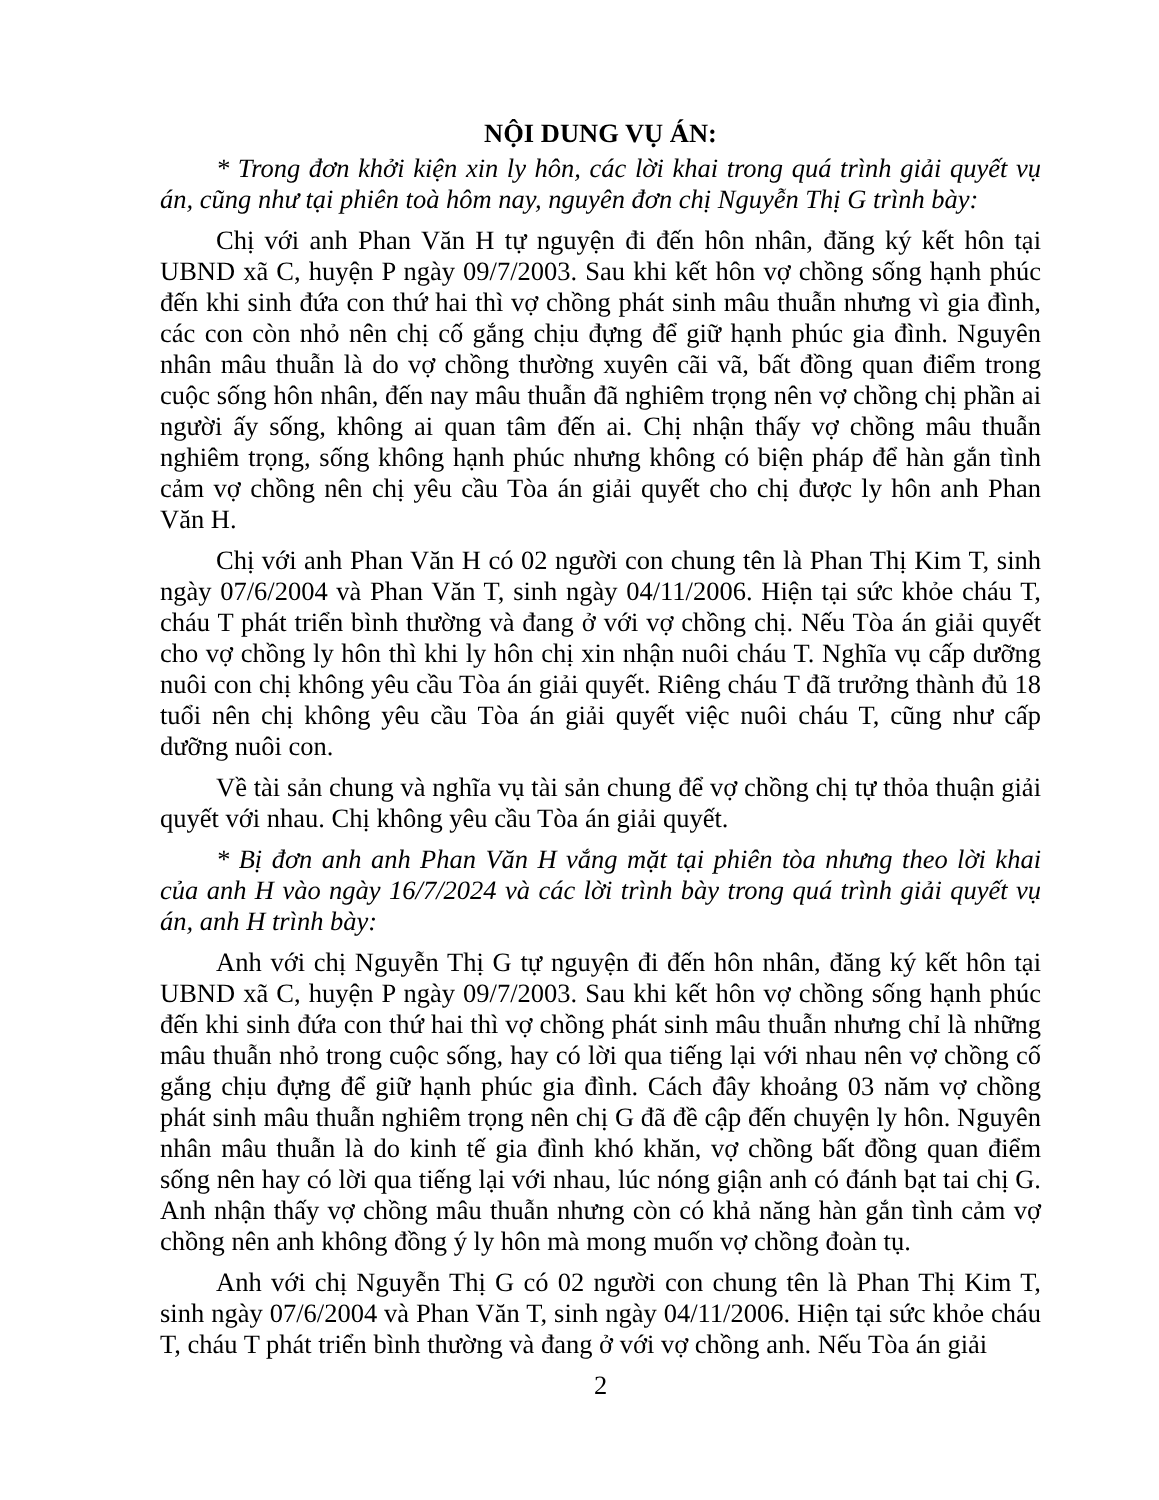NỘI DUNG VỤ ÁN:
* Trong đơn khởi kiện xin ly hôn, các lời khai trong quá trình giải quyết vụ án, cũng như tại phiên toà hôm nay, nguyên đơn chị Nguyễn Thị G trình bày:
Chị với anh Phan Văn H tự nguyện đi đến hôn nhân, đăng ký kết hôn tại UBND xã C, huyện P ngày 09/7/2003. Sau khi kết hôn vợ chồng sống hạnh phúc đến khi sinh đứa con thứ hai thì vợ chồng phát sinh mâu thuẫn nhưng vì gia đình, các con còn nhỏ nên chị cố gắng chịu đựng để giữ hạnh phúc gia đình. Nguyên nhân mâu thuẫn là do vợ chồng thường xuyên cãi vã, bất đồng quan điểm trong cuộc sống hôn nhân, đến nay mâu thuẫn đã nghiêm trọng nên vợ chồng chị phần ai người ấy sống, không ai quan tâm đến ai. Chị nhận thấy vợ chồng mâu thuẫn nghiêm trọng, sống không hạnh phúc nhưng không có biện pháp để hàn gắn tình cảm vợ chồng nên chị yêu cầu Tòa án giải quyết cho chị được ly hôn anh Phan Văn H.
Chị với anh Phan Văn H có 02 người con chung tên là Phan Thị Kim T, sinh ngày 07/6/2004 và Phan Văn T, sinh ngày 04/11/2006. Hiện tại sức khỏe cháu T, cháu T phát triển bình thường và đang ở với vợ chồng chị. Nếu Tòa án giải quyết cho vợ chồng ly hôn thì khi ly hôn chị xin nhận nuôi cháu T. Nghĩa vụ cấp dưỡng nuôi con chị không yêu cầu Tòa án giải quyết. Riêng cháu T đã trưởng thành đủ 18 tuổi nên chị không yêu cầu Tòa án giải quyết việc nuôi cháu T, cũng như cấp dưỡng nuôi con.
Về tài sản chung và nghĩa vụ tài sản chung để vợ chồng chị tự thỏa thuận giải quyết với nhau. Chị không yêu cầu Tòa án giải quyết.
* Bị đơn anh anh Phan Văn H vắng mặt tại phiên tòa nhưng theo lời khai của anh H vào ngày 16/7/2024 và các lời trình bày trong quá trình giải quyết vụ án, anh H trình bày:
Anh với chị Nguyễn Thị G tự nguyện đi đến hôn nhân, đăng ký kết hôn tại UBND xã C, huyện P ngày 09/7/2003. Sau khi kết hôn vợ chồng sống hạnh phúc đến khi sinh đứa con thứ hai thì vợ chồng phát sinh mâu thuẫn nhưng chỉ là những mâu thuẫn nhỏ trong cuộc sống, hay có lời qua tiếng lại với nhau nên vợ chồng cố gắng chịu đựng để giữ hạnh phúc gia đình. Cách đây khoảng 03 năm vợ chồng phát sinh mâu thuẫn nghiêm trọng nên chị G đã đề cập đến chuyện ly hôn. Nguyên nhân mâu thuẫn là do kinh tế gia đình khó khăn, vợ chồng bất đồng quan điểm sống nên hay có lời qua tiếng lại với nhau, lúc nóng giận anh có đánh bạt tai chị G. Anh nhận thấy vợ chồng mâu thuẫn nhưng còn có khả năng hàn gắn tình cảm vợ chồng nên anh không đồng ý ly hôn mà mong muốn vợ chồng đoàn tụ.
Anh với chị Nguyễn Thị G có 02 người con chung tên là Phan Thị Kim T, sinh ngày 07/6/2004 và Phan Văn T, sinh ngày 04/11/2006. Hiện tại sức khỏe cháu T, cháu T phát triển bình thường và đang ở với vợ chồng anh. Nếu Tòa án giải
2